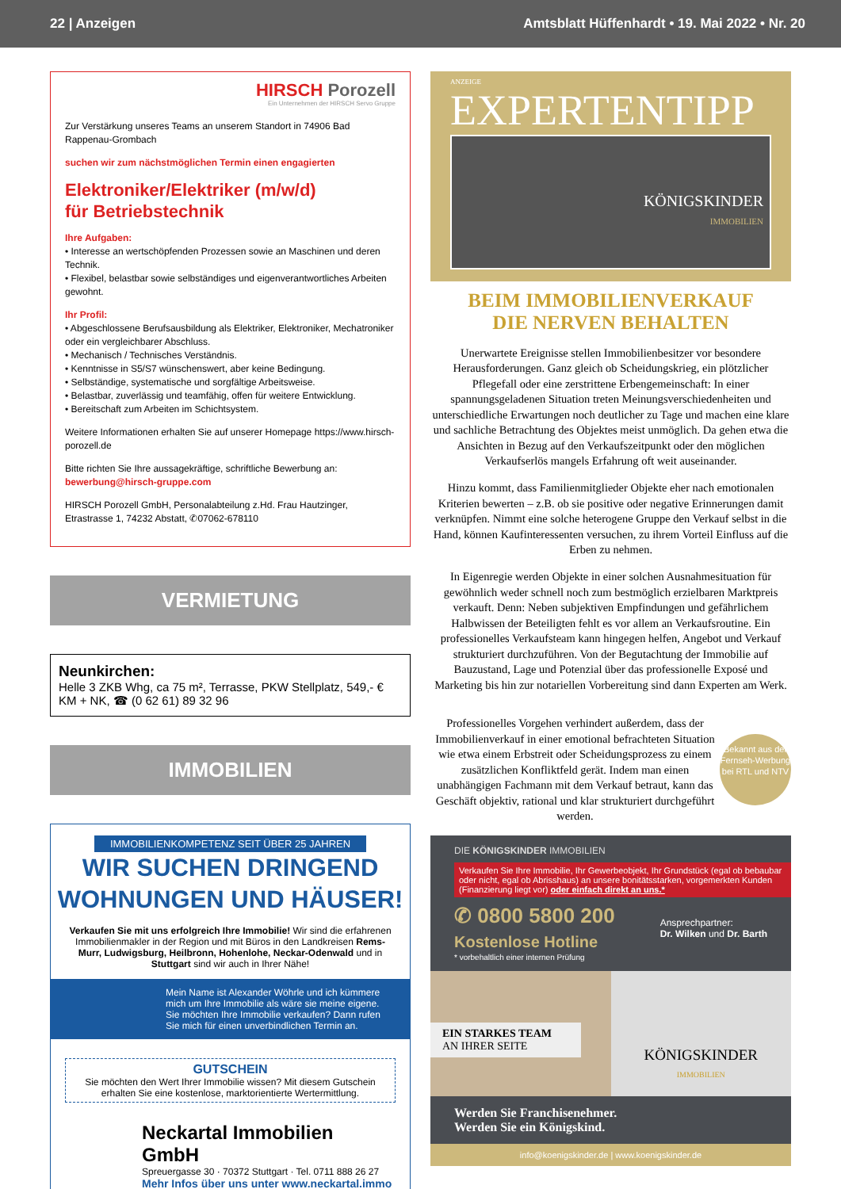22 | Anzeigen Amtsblatt Hüffenhardt • 19. Mai 2022 • Nr. 20
HIRSCH Porozell
Ein Unternehmen der HIRSCH Servo Gruppe
Zur Verstärkung unseres Teams an unserem Standort in 74906 Bad Rappenau-Grombach
suchen wir zum nächstmöglichen Termin einen engagierten
Elektroniker/Elektriker (m/w/d)
für Betriebstechnik
Ihre Aufgaben:
• Interesse an wertschöpfenden Prozessen sowie an Maschinen und deren Technik.
• Flexibel, belastbar sowie selbständiges und eigenverantwortliches Arbeiten gewohnt.
Ihr Profil:
• Abgeschlossene Berufsausbildung als Elektriker, Elektroniker, Mechatroniker oder ein vergleichbarer Abschluss.
• Mechanisch / Technisches Verständnis.
• Kenntnisse in S5/S7 wünschenswert, aber keine Bedingung.
• Selbständige, systematische und sorgfältige Arbeitsweise.
• Belastbar, zuverlässig und teamfähig, offen für weitere Entwicklung.
• Bereitschaft zum Arbeiten im Schichtsystem.
Weitere Informationen erhalten Sie auf unserer Homepage https://www.hirsch-porozell.de
Bitte richten Sie Ihre aussagekräftige, schriftliche Bewerbung an:
bewerbung@hirsch-gruppe.com
HIRSCH Porozell GmbH, Personalabteilung z.Hd. Frau Hautzinger,
Etrastrasse 1, 74232 Abstatt, ✆07062-678110
VERMIETUNG
Neunkirchen:
Helle 3 ZKB Whg, ca 75 m², Terrasse, PKW Stellplatz, 549,- € KM + NK, ☎ (0 62 61) 89 32 96
IMMOBILIEN
IMMOBILIENKOMPETENZ SEIT ÜBER 25 JAHREN
WIR SUCHEN DRINGEND
WOHNUNGEN UND HÄUSER!
Verkaufen Sie mit uns erfolgreich Ihre Immobilie! Wir sind die erfahrenen Immobilienmakler in der Region und mit Büros in den Landkreisen Rems-Murr, Ludwigsburg, Heilbronn, Hohenlohe, Neckar-Odenwald und in Stuttgart sind wir auch in Ihrer Nähe!
Mein Name ist Alexander Wöhrle und ich kümmere mich um Ihre Immobilie als wäre sie meine eigene. Sie möchten Ihre Immobilie verkaufen? Dann rufen Sie mich für einen unverbindlichen Termin an.
GUTSCHEIN
Sie möchten den Wert Ihrer Immobilie wissen? Mit diesem Gutschein erhalten Sie eine kostenlose, marktorientierte Wertermittlung.
Neckartal Immobilien GmbH
Spreuergasse 30 · 70372 Stuttgart · Tel. 0711 888 26 27
Mehr Infos über uns unter www.neckartal.immo
ANZEIGE
EXPERTENTIPP
KÖNIGSKINDER
IMMOBILIEN
BEIM IMMOBILIENVERKAUF
DIE NERVEN BEHALTEN
Unerwartete Ereignisse stellen Immobilienbesitzer vor besondere Herausforderungen. Ganz gleich ob Scheidungskrieg, ein plötzlicher Pflegefall oder eine zerstrittene Erbengemeinschaft: In einer spannungsgeladenen Situation treten Meinungsverschiedenheiten und unterschiedliche Erwartungen noch deutlicher zu Tage und machen eine klare und sachliche Betrachtung des Objektes meist unmöglich. Da gehen etwa die Ansichten in Bezug auf den Verkaufszeitpunkt oder den möglichen Verkaufserlös mangels Erfahrung oft weit auseinander.
Hinzu kommt, dass Familienmitglieder Objekte eher nach emotionalen Kriterien bewerten – z.B. ob sie positive oder negative Erinnerungen damit verknüpfen. Nimmt eine solche heterogene Gruppe den Verkauf selbst in die Hand, können Kaufinteressenten versuchen, zu ihrem Vorteil Einfluss auf die Erben zu nehmen.
In Eigenregie werden Objekte in einer solchen Ausnahmesituation für gewöhnlich weder schnell noch zum bestmöglich erzielbaren Marktpreis verkauft. Denn: Neben subjektiven Empfindungen und gefährlichem Halbwissen der Beteiligten fehlt es vor allem an Verkaufsroutine. Ein professionelles Verkaufsteam kann hingegen helfen, Angebot und Verkauf strukturiert durchzuführen. Von der Begutachtung der Immobilie auf Bauzustand, Lage und Potenzial über das professionelle Exposé und Marketing bis hin zur notariellen Vorbereitung sind dann Experten am Werk.
Professionelles Vorgehen verhindert außerdem, dass der Immobilienverkauf in einer emotional befrachteten Situation wie etwa einem Erbstreit oder Scheidungsprozess zu einem zusätzlichen Konfliktfeld gerät. Indem man einen unabhängigen Fachmann mit dem Verkauf betraut, kann das Geschäft objektiv, rational und klar strukturiert durchgeführt werden.
Bekannt aus der Fernseh-Werbung bei RTL und NTV
DIE KÖNIGSKINDER IMMOBILIEN
Verkaufen Sie Ihre Immobilie, Ihr Gewerbeobjekt, Ihr Grundstück (egal ob bebaubar oder nicht, egal ob Abrisshaus) an unsere bonitätsstarken, vorgemerkten Kunden (Finanzierung liegt vor) oder einfach direkt an uns.*
✆ 0800 5800 200
Kostenlose Hotline
Ansprechpartner:
Dr. Wilken und Dr. Barth
* vorbehaltlich einer internen Prüfung
EIN STARKES TEAM
AN IHRER SEITE
KÖNIGSKINDER
IMMOBILIEN
Werden Sie Franchisenehmer.
Werden Sie ein Königskind.
info@koenigskinder.de | www.koenigskinder.de